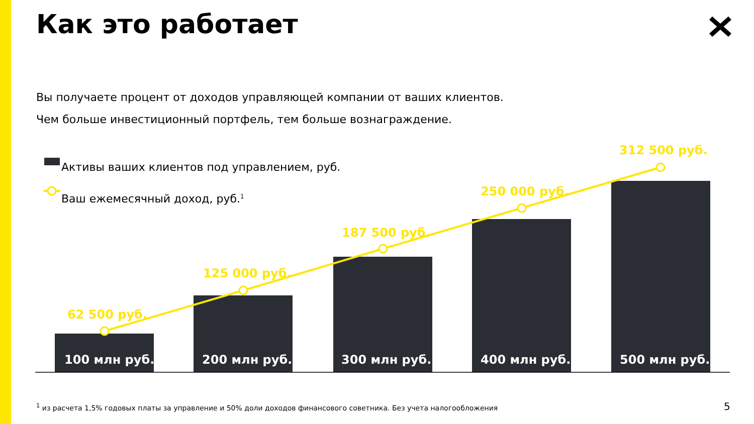Как это работает
Вы получаете процент от доходов управляющей компании от ваших клиентов.
Чем больше инвестиционный портфель, тем больше вознаграждение.
Активы ваших клиентов под управлением, руб.
Ваш ежемесячный доход, руб.<sup>1</sup>
62 500 руб.
125 000 руб.
187 500 руб.
250 000 руб.
312 500 руб.
100 млн руб. 200 млн руб. 300 млн руб. 400 млн руб. 500 млн руб.
<sup>1</sup> из расчета 1,5% годовых платы за управление и 50% доли доходов финансового советника. Без учета налогообложения
5